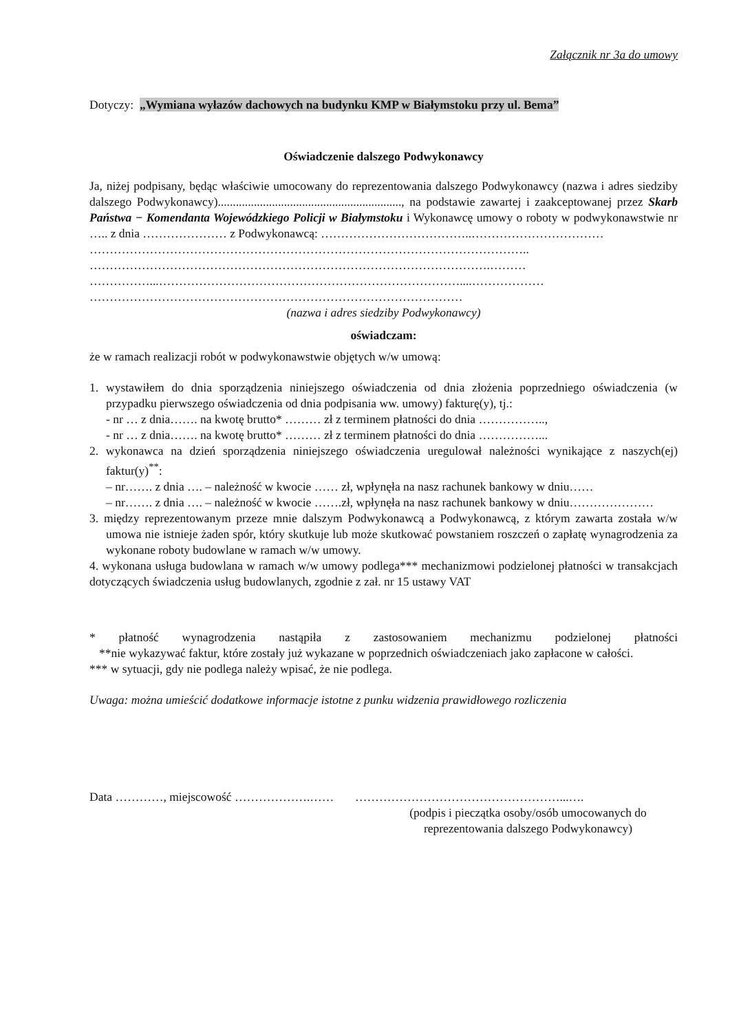Załącznik nr 3a do umowy
Dotyczy: „Wymiana wyłazów dachowych na budynku KMP w Białymstoku przy ul. Bema”
Oświadczenie dalszego Podwykonawcy
Ja, niżej podpisany, będąc właściwie umocowany do reprezentowania dalszego Podwykonawcy (nazwa i adres siedziby dalszego Podwykonawcy)............................................................., na podstawie zawartej i zaakceptowanej przez Skarb Państwa − Komendanta Wojewódzkiego Policji w Białymstoku i Wykonawcę umowy o roboty w podwykonawstwie nr ….. z dnia ………………… z Podwykonawcą: ………………………………..……………………………
………………………………………………………………………………………………..
……………………………………………………………………………………….………
……………...…………………………………………………………………....………………
…………………………………………………………………………………
(nazwa i adres siedziby Podwykonawcy)
oświadczam:
że w ramach realizacji robót w podwykonawstwie objętych w/w umową:
1. wystawiłem do dnia sporządzenia niniejszego oświadczenia od dnia złożenia poprzedniego oświadczenia (w przypadku pierwszego oświadczenia od dnia podpisania ww. umowy) fakturę(y), tj.:
- nr … z dnia……. na kwotę brutto* ……… zł z terminem płatności do dnia ……………..,
- nr … z dnia……. na kwotę brutto* ……… zł z terminem płatności do dnia ……………...
2. wykonawca na dzień sporządzenia niniejszego oświadczenia uregulował należności wynikające z naszych(ej) faktur(y)<sup>**</sup>:
– nr……. z dnia …. – należność w kwocie …… zł, wpłynęła na nasz rachunek bankowy w dniu……
– nr……. z dnia …. – należność w kwocie …….zł, wpłynęła na nasz rachunek bankowy w dniu…………………
3. między reprezentowanym przeze mnie dalszym Podwykonawcą a Podwykonawcą, z którym zawarta została w/w umowa nie istnieje żaden spór, który skutkuje lub może skutkować powstaniem roszczeń o zapłatę wynagrodzenia za wykonane roboty budowlane w ramach w/w umowy.
4. wykonana usługa budowlana w ramach w/w umowy podlega*** mechanizmowi podzielonej płatności w transakcjach dotyczących świadczenia usług budowlanych, zgodnie z zał. nr 15 ustawy VAT
* płatność wynagrodzenia nastąpiła z zastosowaniem mechanizmu podzielonej płatności
**nie wykazywać faktur, które zostały już wykazane w poprzednich oświadczeniach jako zapłacone w całości.
*** w sytuacji, gdy nie podlega należy wpisać, że nie podlega.
Uwaga: można umieścić dodatkowe informacje istotne z punku widzenia prawidłowego rozliczenia
Data …………, miejscowość ……………….…… ……………………………………………...….
(podpis i pieczątka osoby/osób umocowanych do reprezentowania dalszego Podwykonawcy)